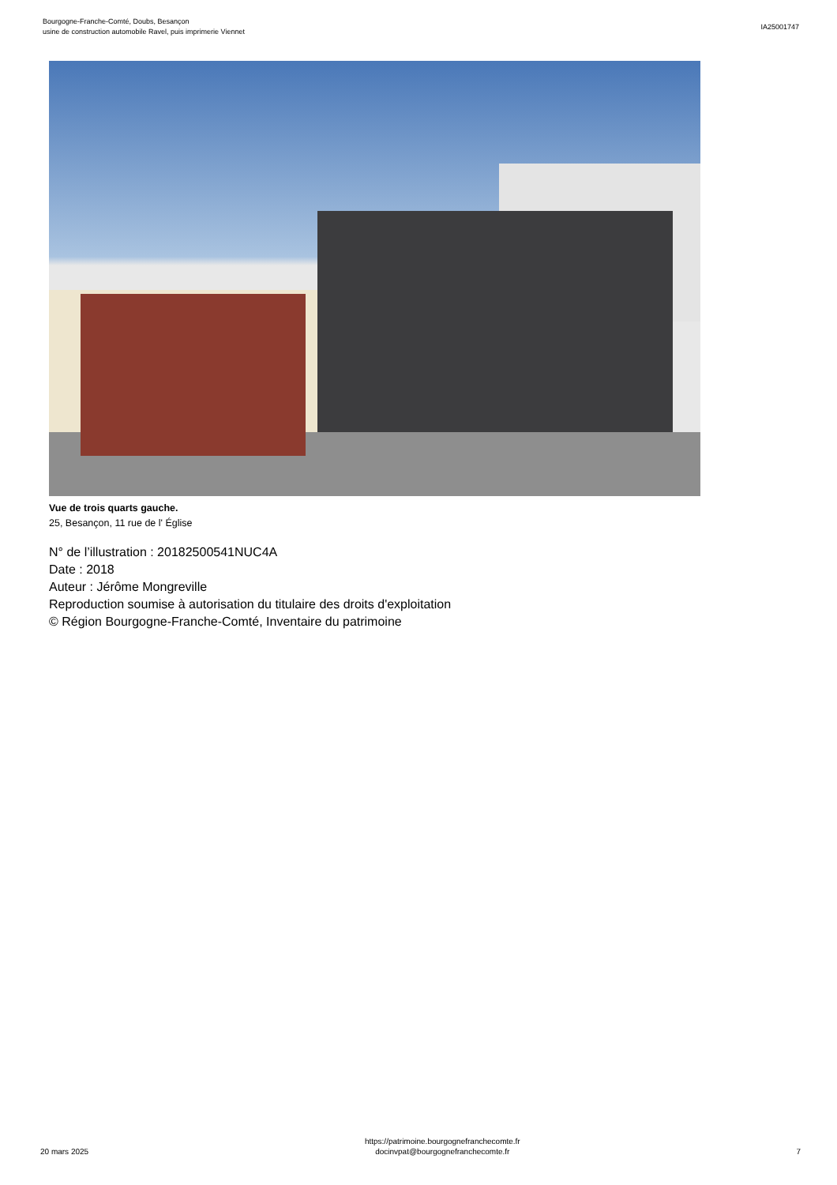Bourgogne-Franche-Comté, Doubs, Besançon
usine de construction automobile Ravel, puis imprimerie Viennet
IA25001747
Vue de trois quarts gauche.
25, Besançon, 11 rue de l' Église
N° de l’illustration : 20182500541NUC4A
Date : 2018
Auteur : Jérôme Mongreville
Reproduction soumise à autorisation du titulaire des droits d'exploitation
© Région Bourgogne-Franche-Comté, Inventaire du patrimoine
20 mars 2025
https://patrimoine.bourgognefranchecomte.fr
docinvpat@bourgognefranchecomte.fr
7